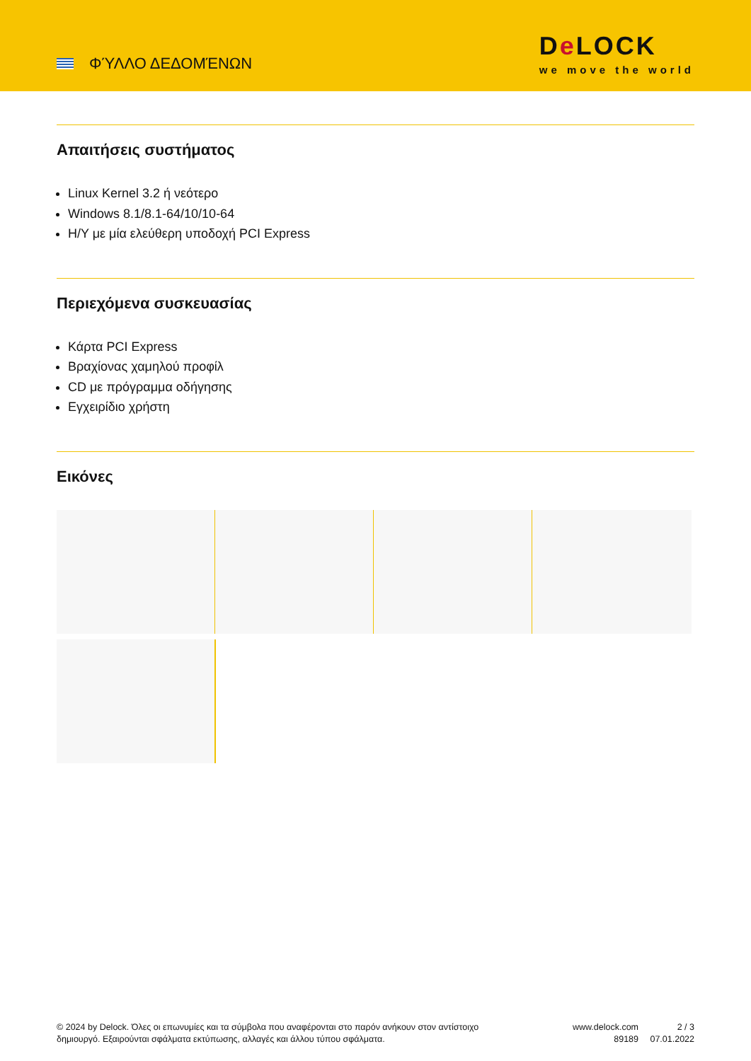ΦΎΛΛΟ ΔΕΔΟΜΈΝΩΝ
De LOCK
we move the world
Απαιτήσεις συστήματος
Linux Kernel 3.2 ή νεότερο
Windows 8.1/8.1-64/10/10-64
Η/Υ με μία ελεύθερη υποδοχή PCI Express
Περιεχόμενα συσκευασίας
Κάρτα PCI Express
Βραχίονας χαμηλού προφίλ
CD με πρόγραμμα οδήγησης
Εγχειρίδιο χρήστη
Εικόνες
© 2024 by Delock. Όλες οι επωνυμίες και τα σύμβολα που αναφέρονται στο παρόν ανήκουν στον αντίστοιχο δημιουργό. Εξαιρούνται σφάλματα εκτύπωσης, αλλαγές και άλλου τύπου σφάλματα.
www.delock.com
89189
2 / 3
07.01.2022